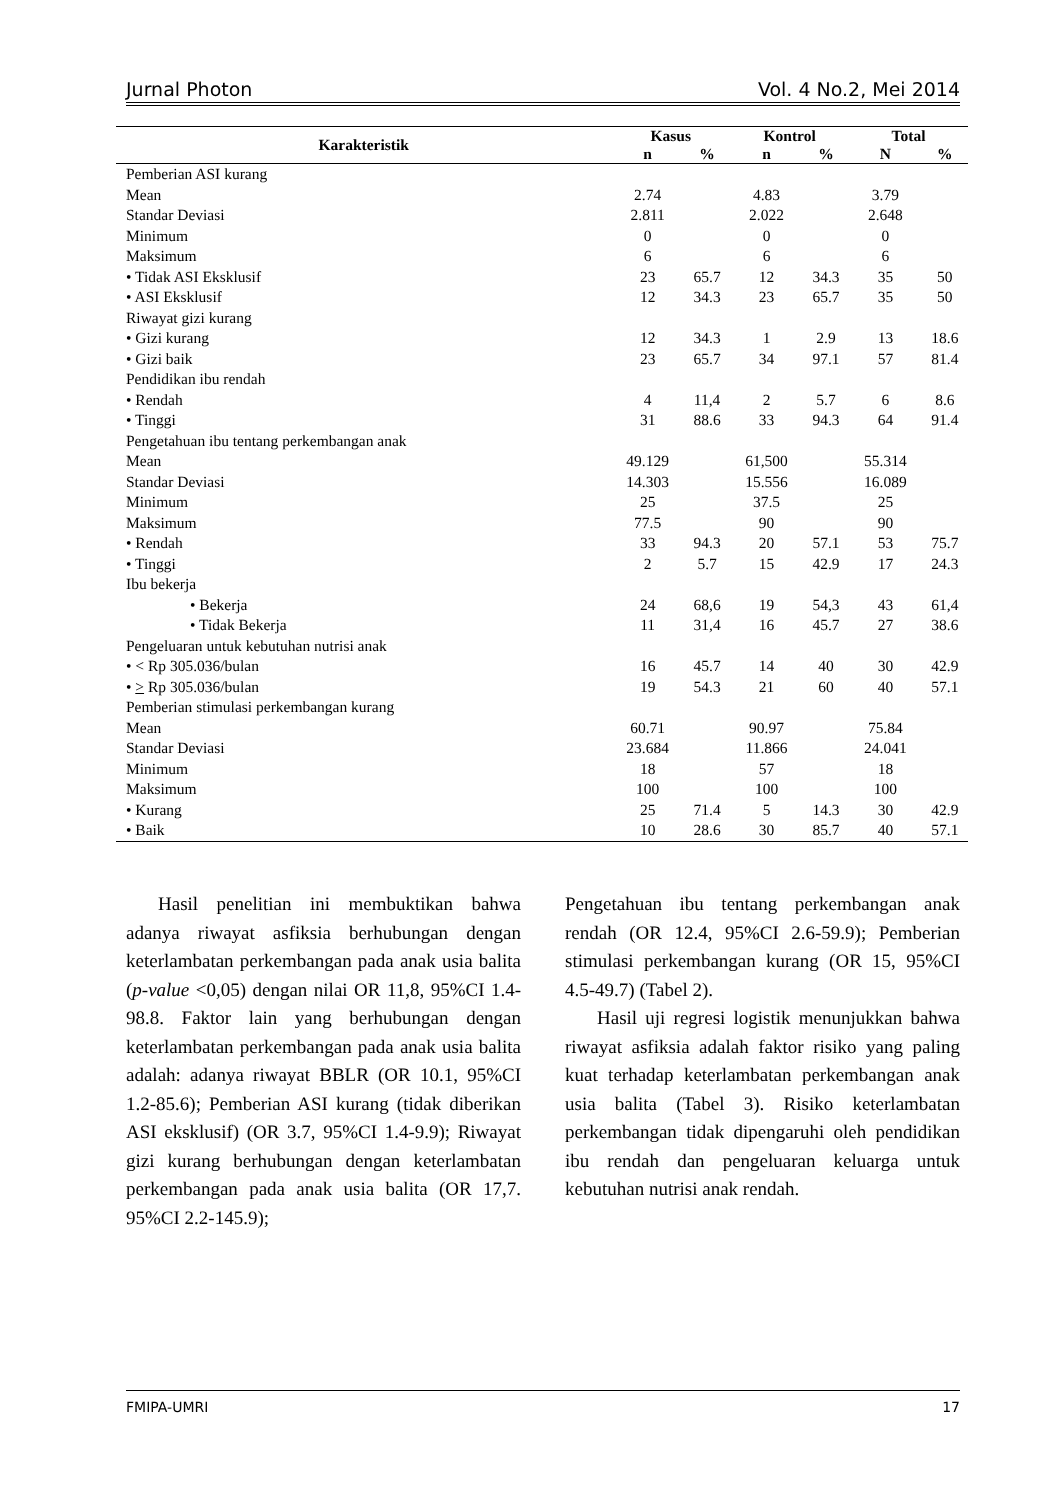Jurnal Photon Vol. 4 No.2, Mei 2014
| Karakteristik | Kasus | | Kontrol | | Total | |
| --- | --- | --- | --- | --- | --- | --- |
| | n | % | n | % | N | % |
| Pemberian ASI kurang | | | | | | |
| Mean | 2.74 | | 4.83 | | 3.79 | |
| Standar Deviasi | 2.811 | | 2.022 | | 2.648 | |
| Minimum | 0 | | 0 | | 0 | |
| Maksimum | 6 | | 6 | | 6 | |
| • Tidak ASI Eksklusif | 23 | 65.7 | 12 | 34.3 | 35 | 50 |
| • ASI Eksklusif | 12 | 34.3 | 23 | 65.7 | 35 | 50 |
| Riwayat gizi kurang | | | | | | |
| • Gizi kurang | 12 | 34.3 | 1 | 2.9 | 13 | 18.6 |
| • Gizi baik | 23 | 65.7 | 34 | 97.1 | 57 | 81.4 |
| Pendidikan ibu rendah | | | | | | |
| • Rendah | 4 | 11,4 | 2 | 5.7 | 6 | 8.6 |
| • Tinggi | 31 | 88.6 | 33 | 94.3 | 64 | 91.4 |
| Pengetahuan ibu tentang perkembangan anak | | | | | | |
| Mean | 49.129 | | 61,500 | | 55.314 | |
| Standar Deviasi | 14.303 | | 15.556 | | 16.089 | |
| Minimum | 25 | | 37.5 | | 25 | |
| Maksimum | 77.5 | | 90 | | 90 | |
| • Rendah | 33 | 94.3 | 20 | 57.1 | 53 | 75.7 |
| • Tinggi | 2 | 5.7 | 15 | 42.9 | 17 | 24.3 |
| Ibu bekerja | | | | | | |
| • Bekerja | 24 | 68,6 | 19 | 54,3 | 43 | 61,4 |
| • Tidak Bekerja | 11 | 31,4 | 16 | 45.7 | 27 | 38.6 |
| Pengeluaran untuk kebutuhan nutrisi anak | | | | | | |
| • < Rp 305.036/bulan | 16 | 45.7 | 14 | 40 | 30 | 42.9 |
| • > Rp 305.036/bulan | 19 | 54.3 | 21 | 60 | 40 | 57.1 |
| Pemberian stimulasi perkembangan kurang | | | | | | |
| Mean | 60.71 | | 90.97 | | 75.84 | |
| Standar Deviasi | 23.684 | | 11.866 | | 24.041 | |
| Minimum | 18 | | 57 | | 18 | |
| Maksimum | 100 | | 100 | | 100 | |
| • Kurang | 25 | 71.4 | 5 | 14.3 | 30 | 42.9 |
| • Baik | 10 | 28.6 | 30 | 85.7 | 40 | 57.1 |
Hasil penelitian ini membuktikan bahwa adanya riwayat asfiksia berhubungan dengan keterlambatan perkembangan pada anak usia balita (p-value <0,05) dengan nilai OR 11,8, 95%CI 1.4-98.8. Faktor lain yang berhubungan dengan keterlambatan perkembangan pada anak usia balita adalah: adanya riwayat BBLR (OR 10.1, 95%CI 1.2-85.6); Pemberian ASI kurang (tidak diberikan ASI eksklusif) (OR 3.7, 95%CI 1.4-9.9); Riwayat gizi kurang berhubungan dengan keterlambatan perkembangan pada anak usia balita (OR 17,7. 95%CI 2.2-145.9);
Pengetahuan ibu tentang perkembangan anak rendah (OR 12.4, 95%CI 2.6-59.9); Pemberian stimulasi perkembangan kurang (OR 15, 95%CI 4.5-49.7) (Tabel 2).
Hasil uji regresi logistik menunjukkan bahwa riwayat asfiksia adalah faktor risiko yang paling kuat terhadap keterlambatan perkembangan anak usia balita (Tabel 3). Risiko keterlambatan perkembangan tidak dipengaruhi oleh pendidikan ibu rendah dan pengeluaran keluarga untuk kebutuhan nutrisi anak rendah.
FMIPA-UMRI 17